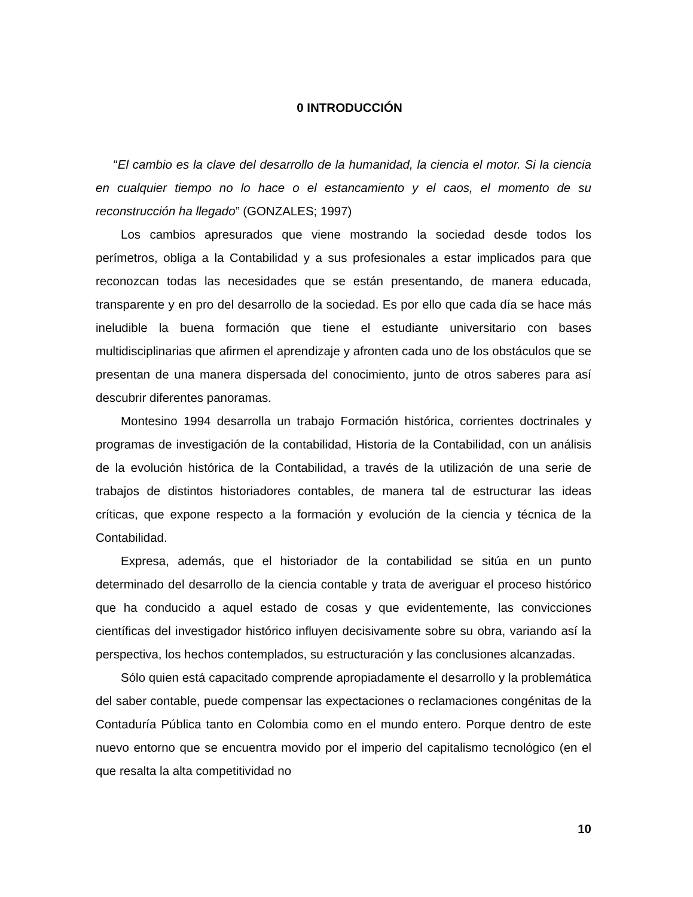0 INTRODUCCIÓN
“El cambio es la clave del desarrollo de la humanidad, la ciencia el motor. Si la ciencia en cualquier tiempo no lo hace o el estancamiento y el caos, el momento de su reconstrucción ha llegado” (GONZALES; 1997)
Los cambios apresurados que viene mostrando la sociedad desde todos los perímetros, obliga a la Contabilidad y a sus profesionales a estar implicados para que reconozcan todas las necesidades que se están presentando, de manera educada, transparente y en pro del desarrollo de la sociedad. Es por ello que cada día se hace más ineludible la buena formación que tiene el estudiante universitario con bases multidisciplinarias que afirmen el aprendizaje y afronten cada uno de los obstáculos que se presentan de una manera dispersada del conocimiento, junto de otros saberes para así descubrir diferentes panoramas.
Montesino 1994 desarrolla un trabajo Formación histórica, corrientes doctrinales y programas de investigación de la contabilidad, Historia de la Contabilidad, con un análisis de la evolución histórica de la Contabilidad, a través de la utilización de una serie de trabajos de distintos historiadores contables, de manera tal de estructurar las ideas críticas, que expone respecto a la formación y evolución de la ciencia y técnica de la Contabilidad.
Expresa, además, que el historiador de la contabilidad se sitúa en un punto determinado del desarrollo de la ciencia contable y trata de averiguar el proceso histórico que ha conducido a aquel estado de cosas y que evidentemente, las convicciones científicas del investigador histórico influyen decisivamente sobre su obra, variando así la perspectiva, los hechos contemplados, su estructuración y las conclusiones alcanzadas.
Sólo quien está capacitado comprende apropiadamente el desarrollo y la problemática del saber contable, puede compensar las expectaciones o reclamaciones congénitas de la Contaduría Pública tanto en Colombia como en el mundo entero. Porque dentro de este nuevo entorno que se encuentra movido por el imperio del capitalismo tecnológico (en el que resalta la alta competitividad no
10